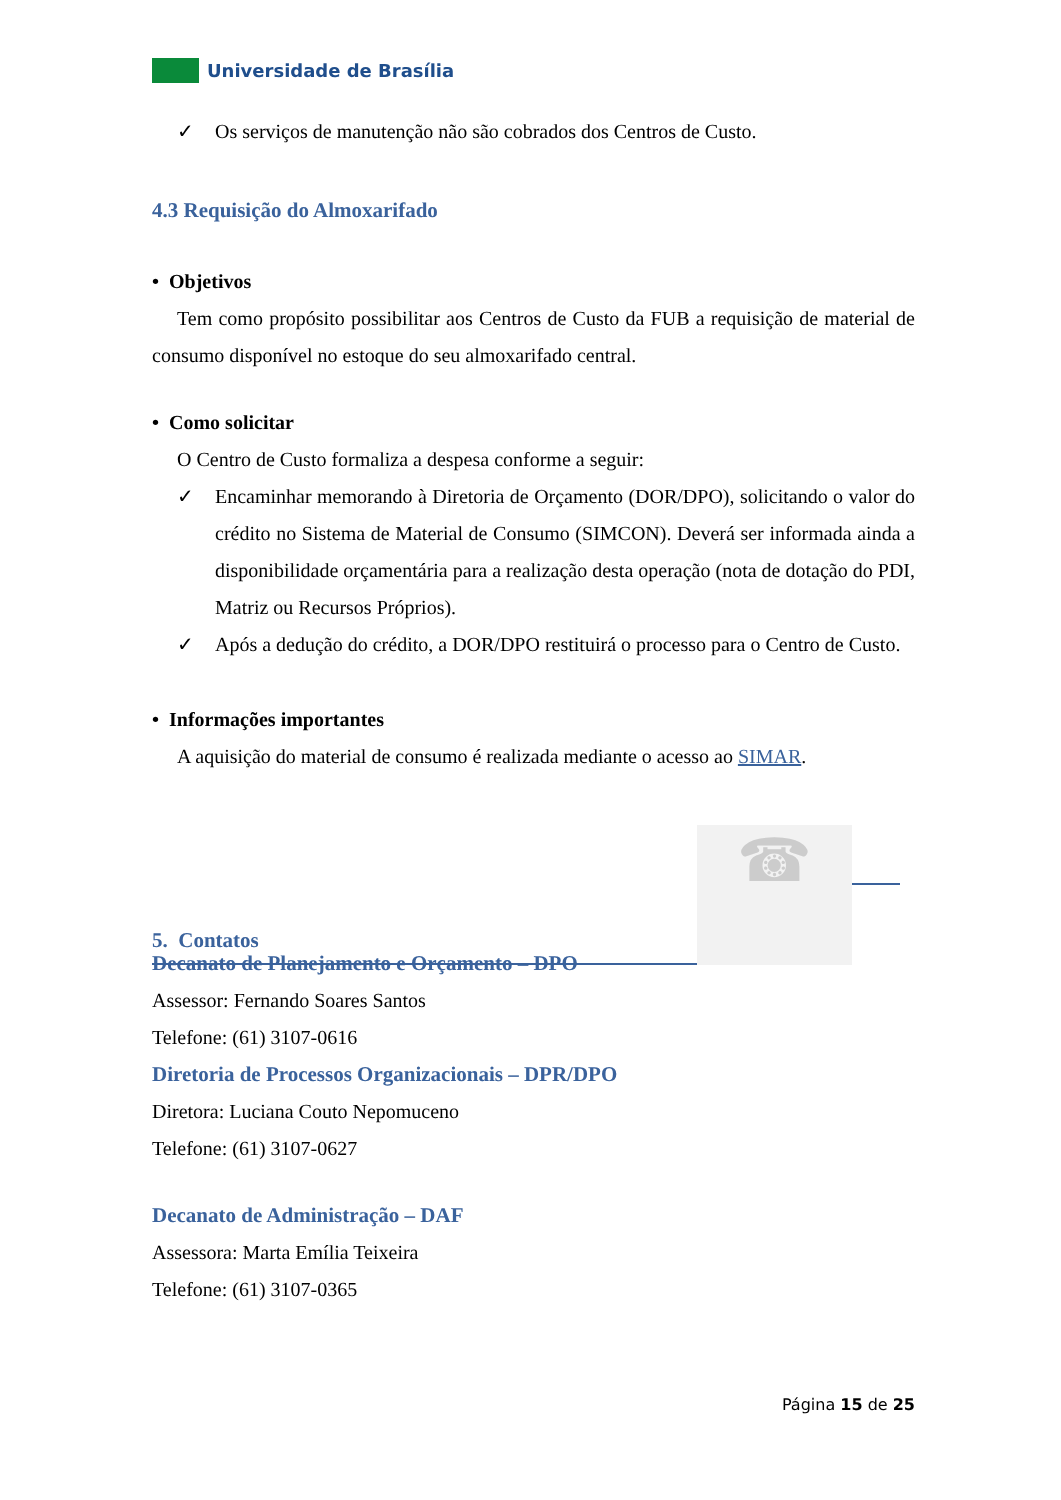Universidade de Brasília
✓ Os serviços de manutenção não são cobrados dos Centros de Custo.
4.3 Requisição do Almoxarifado
• Objetivos
Tem como propósito possibilitar aos Centros de Custo da FUB a requisição de material de consumo disponível no estoque do seu almoxarifado central.
• Como solicitar
O Centro de Custo formaliza a despesa conforme a seguir:
✓ Encaminhar memorando à Diretoria de Orçamento (DOR/DPO), solicitando o valor do crédito no Sistema de Material de Consumo (SIMCON). Deverá ser informada ainda a disponibilidade orçamentária para a realização desta operação (nota de dotação do PDI, Matriz ou Recursos Próprios).
✓ Após a dedução do crédito, a DOR/DPO restituirá o processo para o Centro de Custo.
• Informações importantes
A aquisição do material de consumo é realizada mediante o acesso ao SIMAR.
5. Contatos
☎
Decanato de Planejamento e Orçamento – DPO
Assessor: Fernando Soares Santos
Telefone: (61) 3107-0616
Diretoria de Processos Organizacionais – DPR/DPO
Diretora: Luciana Couto Nepomuceno
Telefone: (61) 3107-0627
Decanato de Administração – DAF
Assessora: Marta Emília Teixeira
Telefone: (61) 3107-0365
Página 15 de 25